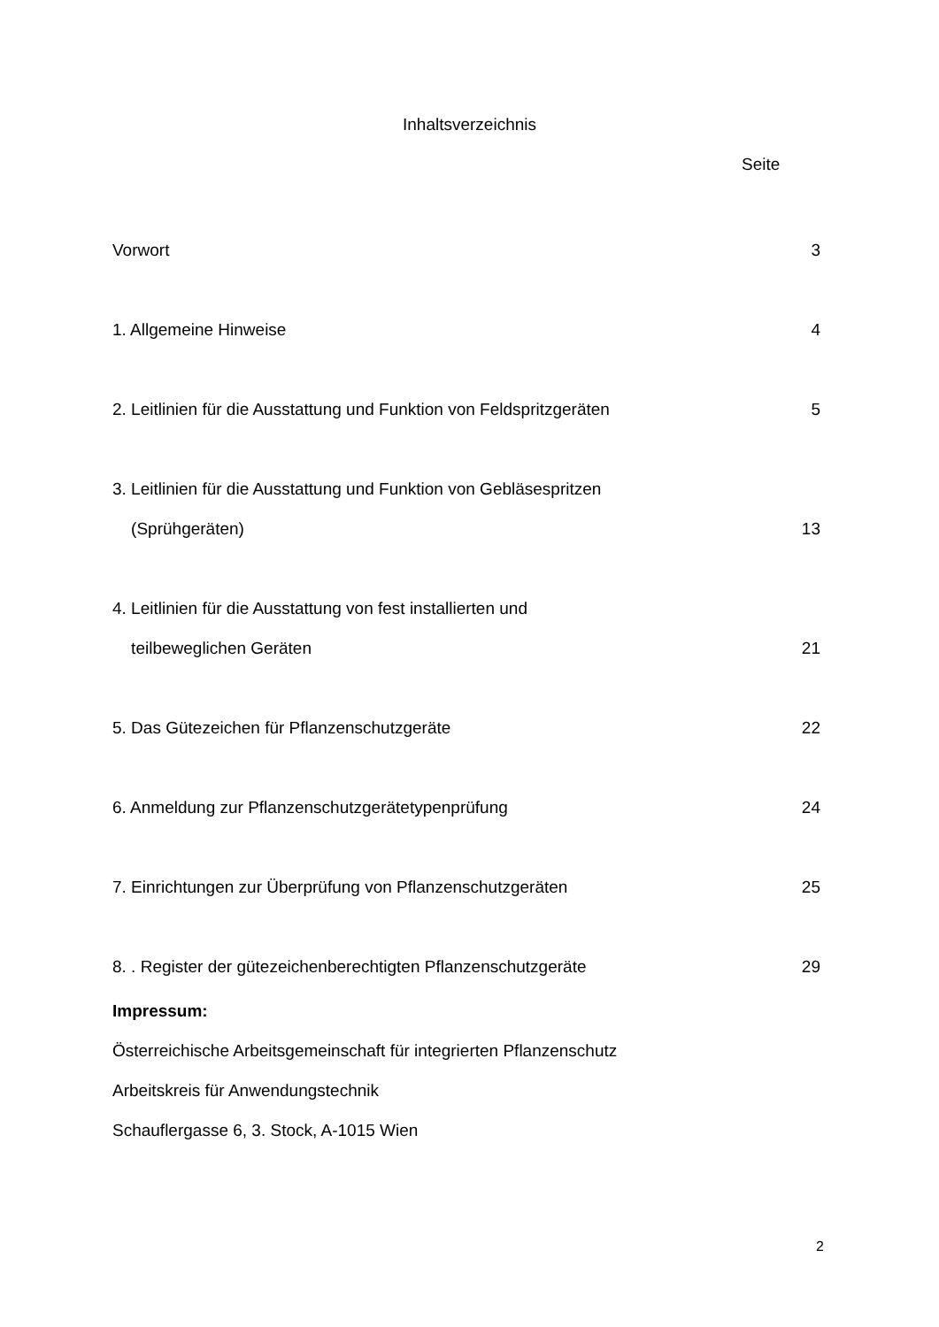Inhaltsverzeichnis
Seite
Vorwort 3
1. Allgemeine Hinweise 4
2. Leitlinien für die Ausstattung und Funktion von Feldspritzgeräten 5
3. Leitlinien für die Ausstattung und Funktion von Gebläsespritzen
(Sprühgeräten) 13
4. Leitlinien für die Ausstattung von fest installierten und
teilbeweglichen Geräten 21
5. Das Gütezeichen für Pflanzenschutzgeräte 22
6. Anmeldung zur Pflanzenschutzgerätetypenprüfung 24
7. Einrichtungen zur Überprüfung von Pflanzenschutzgeräten 25
8. . Register der gütezeichenberechtigten Pflanzenschutzgeräte 29
Impressum:
Österreichische Arbeitsgemeinschaft für integrierten Pflanzenschutz
Arbeitskreis für Anwendungstechnik
Schauflergasse 6, 3. Stock, A-1015 Wien
2